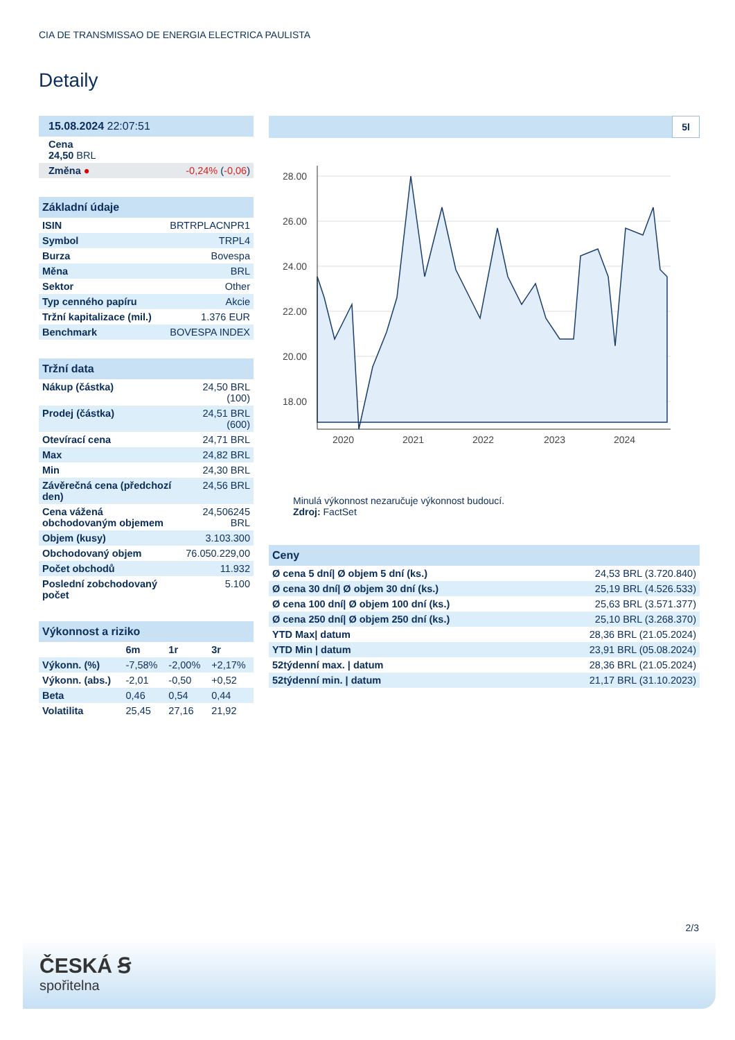CIA DE TRANSMISSAO DE ENERGIA ELECTRICA PAULISTA
Detaily
| 15.08.2024 22:07:51 | |
| --- | --- |
| Cena 24,50 BRL | |
| Změna ● | -0,24% ( -0,06 ) |
| Základní údaje | |
| --- | --- |
| ISIN | BRTRPLACNPR1 |
| Symbol | TRPL4 |
| Burza | Bovespa |
| Měna | BRL |
| Sektor | Other |
| Typ cenného papíru | Akcie |
| Tržní kapitalizace (mil.) | 1.376 EUR |
| Benchmark | BOVESPA INDEX |
| Tržní data | |
| --- | --- |
| Nákup (částka) | 24,50 BRL (100) |
| Prodej (částka) | 24,51 BRL (600) |
| Otevírací cena | 24,71 BRL |
| Max | 24,82 BRL |
| Min | 24,30 BRL |
| Závěrečná cena (předchozí den) | 24,56 BRL |
| Cena vážená obchodovaným objemem | 24,506245 BRL |
| Objem (kusy) | 3.103.300 |
| Obchodovaný objem | 76.050.229,00 |
| Počet obchodů | 11.932 |
| Poslední zobchodovaný počet | 5.100 |
| Výkonnost a riziko | | | |
| --- | --- | --- | --- |
| | 6m | 1r | 3r |
| Výkonn. (%) | -7,58% | -2,00% | +2,17% |
| Výkonn. (abs.) | -2,01 | -0,50 | +0,52 |
| Beta | 0,46 | 0,54 | 0,44 |
| Volatilita | 25,45 | 27,16 | 21,92 |
5l
28.00
26.00
24.00
22.00
20.00
18.00
2020
2021
2022
2023
2024
Minulá výkonnost nezaručuje výkonnost budoucí.
Zdroj: FactSet
| Ceny | |
| --- | --- |
| Ø cena 5 dní/ Ø objem 5 dní (ks.) | 24,53 BRL (3.720.840) |
| Ø cena 30 dní/ Ø objem 30 dní (ks.) | 25,19 BRL (4.526.533) |
| Ø cena 100 dní/ Ø objem 100 dní (ks.) | 25,63 BRL (3.571.377) |
| Ø cena 250 dní/ Ø objem 250 dní (ks.) | 25,10 BRL (3.268.370) |
| YTD Max/ datum | 28,36 BRL (21.05.2024) |
| YTD Min / datum | 23,91 BRL (05.08.2024) |
| 52týdenní max. / datum | 28,36 BRL (21.05.2024) |
| 52týdenní min. / datum | 21,17 BRL (31.10.2023) |
2/3
ČESKÁ Ꞩ
spořitelna